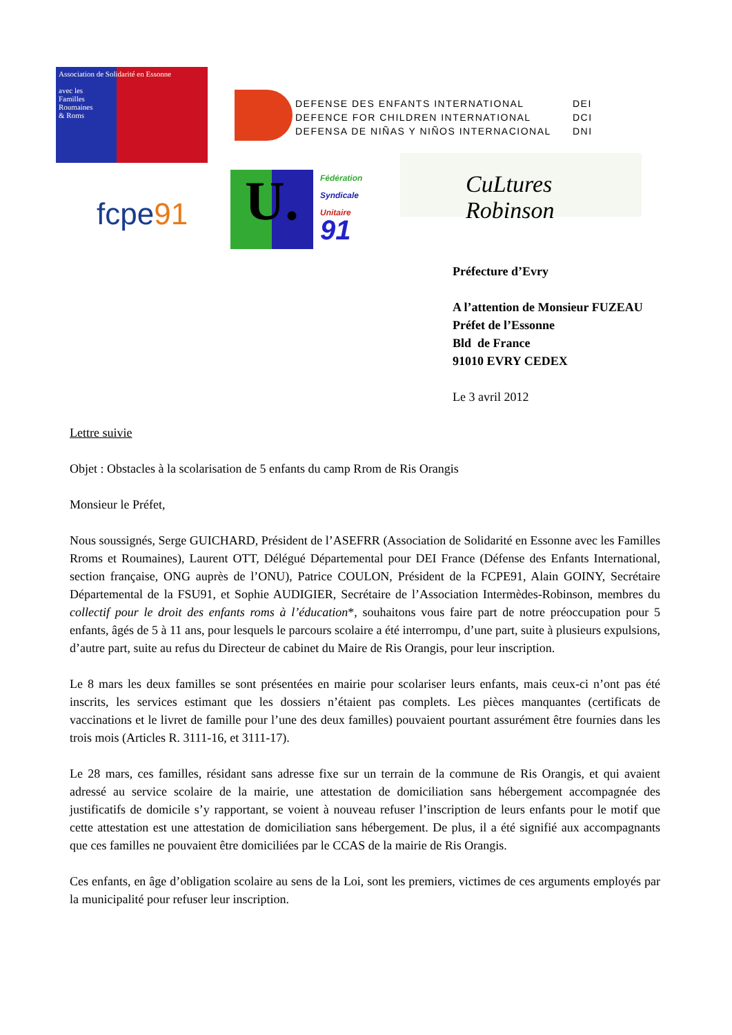Association de Solidarité en Essonne
avec les
Familles
Roumaines
& Roms
DEFENSE DES ENFANTS INTERNATIONAL
DEFENCE FOR CHILDREN INTERNATIONAL
DEFENSA DE NIÑAS Y NIÑOS INTERNACIONAL
DEI
DCI
DNI
fcpe91 U.
Fédération
Syndicale
Unitaire
91
CuLtures Robinson
Préfecture d’Evry
A l’attention de Monsieur FUZEAU
Préfet de l’Essonne
Bld de France
91010 EVRY CEDEX
Le 3 avril 2012
Lettre suivie
Objet : Obstacles à la scolarisation de 5 enfants du camp Rrom de Ris Orangis
Monsieur le Préfet,
Nous soussignés, Serge GUICHARD, Président de l’ASEFRR (Association de Solidarité en Essonne avec les Familles Rroms et Roumaines), Laurent OTT, Délégué Départemental pour DEI France (Défense des Enfants International, section française, ONG auprès de l’ONU), Patrice COULON, Président de la FCPE91, Alain GOINY, Secrétaire Départemental de la FSU91, et Sophie AUDIGIER, Secrétaire de l’Association Intermèdes-Robinson, membres du collectif pour le droit des enfants roms à l’éducation*, souhaitons vous faire part de notre préoccupation pour 5 enfants, âgés de 5 à 11 ans, pour lesquels le parcours scolaire a été interrompu, d’une part, suite à plusieurs expulsions, d’autre part, suite au refus du Directeur de cabinet du Maire de Ris Orangis, pour leur inscription.
Le 8 mars les deux familles se sont présentées en mairie pour scolariser leurs enfants, mais ceux-ci n’ont pas été inscrits, les services estimant que les dossiers n’étaient pas complets. Les pièces manquantes (certificats de vaccinations et le livret de famille pour l’une des deux familles) pouvaient pourtant assurément être fournies dans les trois mois (Articles R. 3111-16, et 3111-17).
Le 28 mars, ces familles, résidant sans adresse fixe sur un terrain de la commune de Ris Orangis, et qui avaient adressé au service scolaire de la mairie, une attestation de domiciliation sans hébergement accompagnée des justificatifs de domicile s’y rapportant, se voient à nouveau refuser l’inscription de leurs enfants pour le motif que cette attestation est une attestation de domiciliation sans hébergement. De plus, il a été signifié aux accompagnants que ces familles ne pouvaient être domiciliées par le CCAS de la mairie de Ris Orangis.
Ces enfants, en âge d’obligation scolaire au sens de la Loi, sont les premiers, victimes de ces arguments employés par la municipalité pour refuser leur inscription.